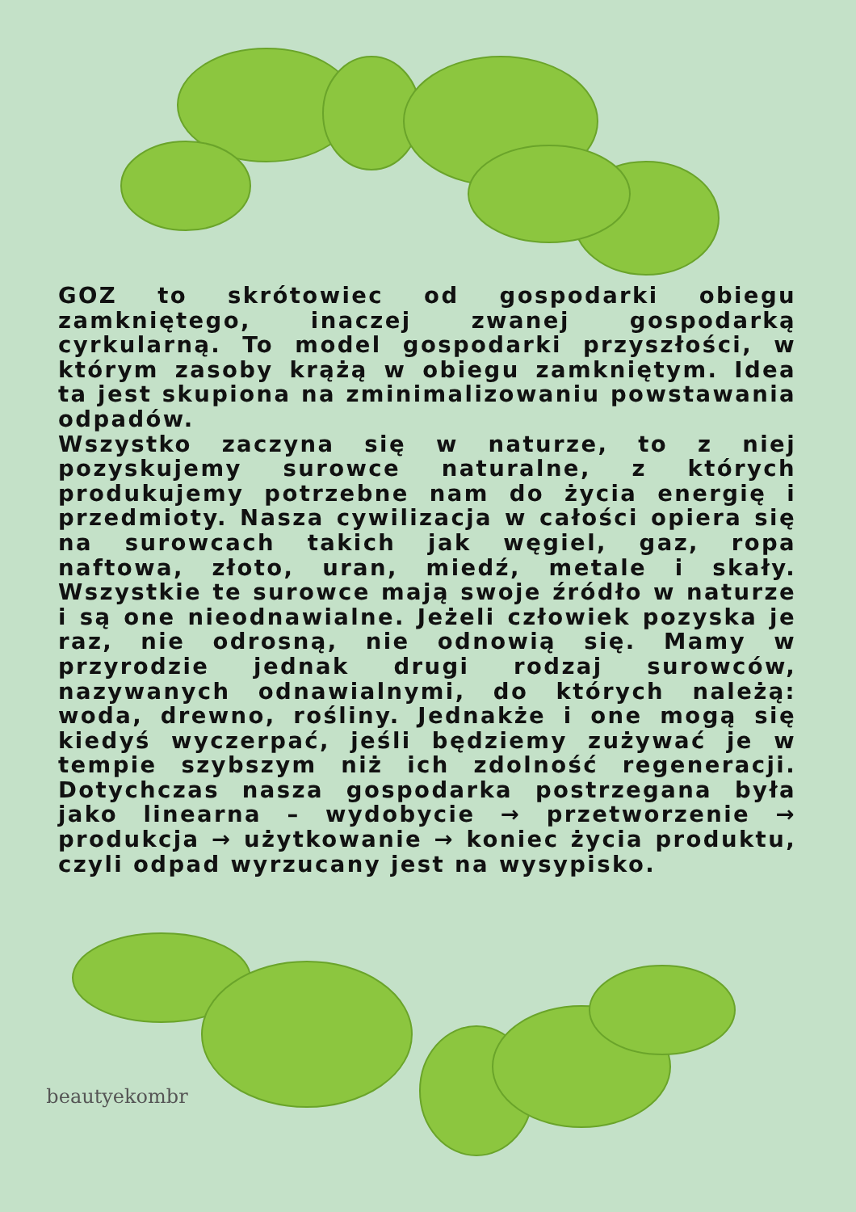GOZ to skrótowiec od gospodarki obiegu zamkniętego, inaczej zwanej gospodarką cyrkularną. To model gospodarki przyszłości, w którym zasoby krążą w obiegu zamkniętym. Idea ta jest skupiona na zminimalizowaniu powstawania odpadów.
Wszystko zaczyna się w naturze, to z niej pozyskujemy surowce naturalne, z których produkujemy potrzebne nam do życia energię i przedmioty. Nasza cywilizacja w całości opiera się na surowcach takich jak węgiel, gaz, ropa naftowa, złoto, uran, miedź, metale i skały. Wszystkie te surowce mają swoje źródło w naturze i są one nieodnawialne. Jeżeli człowiek pozyska je raz, nie odrosną, nie odnowią się. Mamy w przyrodzie jednak drugi rodzaj surowców, nazywanych odnawialnymi, do których należą: woda, drewno, rośliny. Jednakże i one mogą się kiedyś wyczerpać, jeśli będziemy zużywać je w tempie szybszym niż ich zdolność regeneracji. Dotychczas nasza gospodarka postrzegana była jako linearna – wydobycie → przetworzenie → produkcja → użytkowanie → koniec życia produktu, czyli odpad wyrzucany jest na wysypisko.
beautyekombr